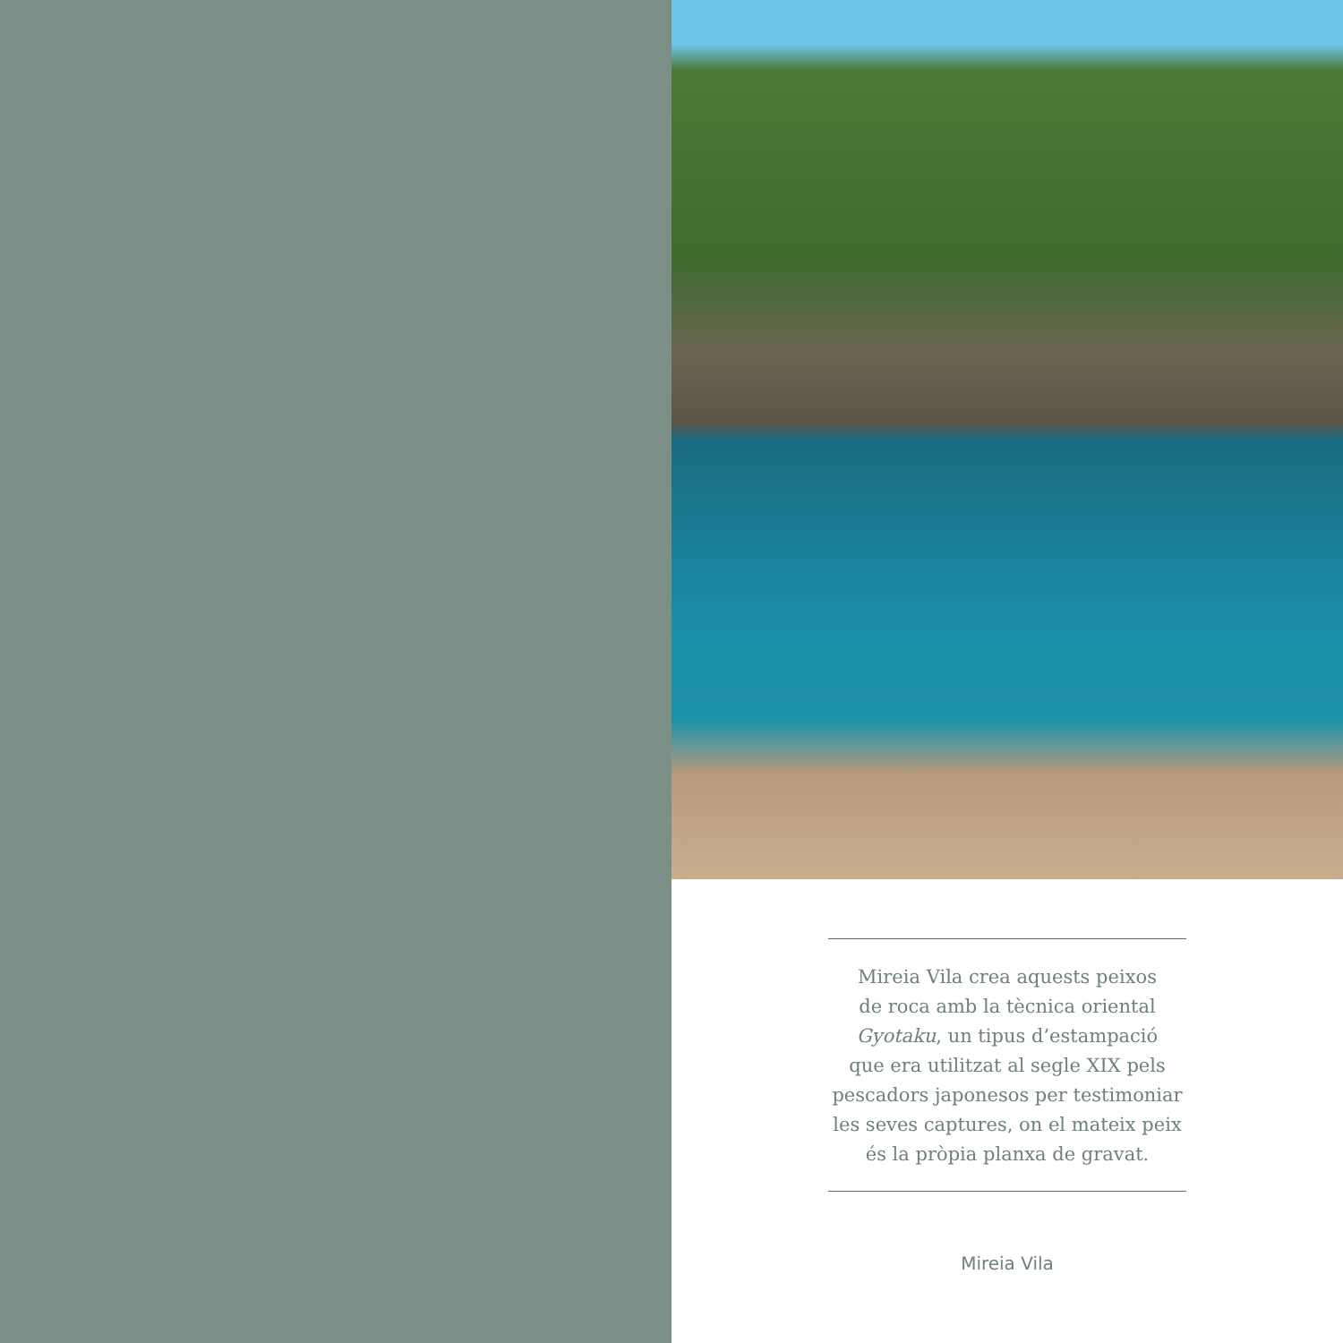Mireia Vila crea aquests peixos
de roca amb la tècnica oriental
Gyotaku, un tipus d’estampació
que era utilitzat al segle XIX pels
pescadors japonesos per testimoniar
les seves captures, on el mateix peix
és la pròpia planxa de gravat.
Mireia Vila